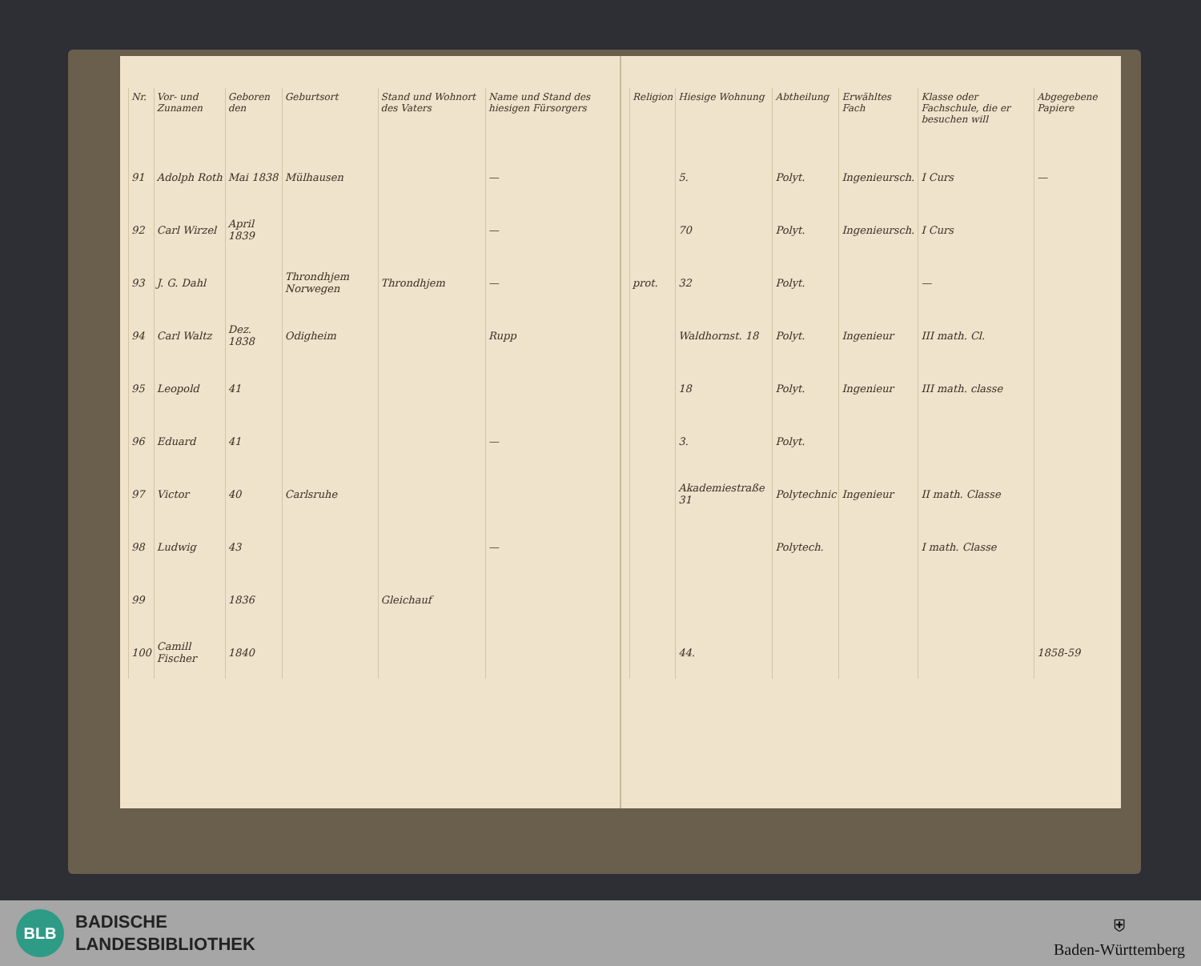| Nr. | Vor- und Zunamen | Geboren den | Geburtsort | Stand und Wohnort des Vaters | Name und Stand des hiesigen Fürsorgers |
| --- | --- | --- | --- | --- | --- |
| 91 | Adolph Roth | Mai 1838 | Mülhausen | | — |
| 92 | Carl Wirzel | April 1839 | | | — |
| 93 | J. G. Dahl | | Throndhjem Norwegen | Throndhjem | — |
| 94 | Carl Waltz | Dez. 1838 | Odigheim | | Rupp |
| 95 | Leopold | 41 | | | |
| 96 | Eduard | 41 | | | — |
| 97 | Victor | 40 | Carlsruhe | | |
| 98 | Ludwig | 43 | | | — |
| 99 | | 1836 | | Gleichauf | |
| 100 | Camill Fischer | 1840 | | | |
| Religion | Hiesige Wohnung | Abtheilung | Erwähltes Fach | Klasse oder Fachschule, die er besuchen will | Abgegebene Papiere |
| --- | --- | --- | --- | --- | --- |
| | 5. | Polyt. | Ingenieursch. | I Curs | — |
| | 70 | Polyt. | Ingenieursch. | I Curs | |
| prot. | 32 | Polyt. | | — | |
| | Waldhornst. 18 | Polyt. | Ingenieur | III math. Cl. | |
| | 18 | Polyt. | Ingenieur | III math. classe | |
| | 3. | Polyt. | | | |
| | Akademiestraße 31 | Polytechnic | Ingenieur | II math. Classe | |
| | | Polytech. | | I math. Classe | |
| | 44. | | | | 1858-59 |
BLB
BADISCHE
LANDESBIBLIOTHEK
⛨
Baden-Württemberg